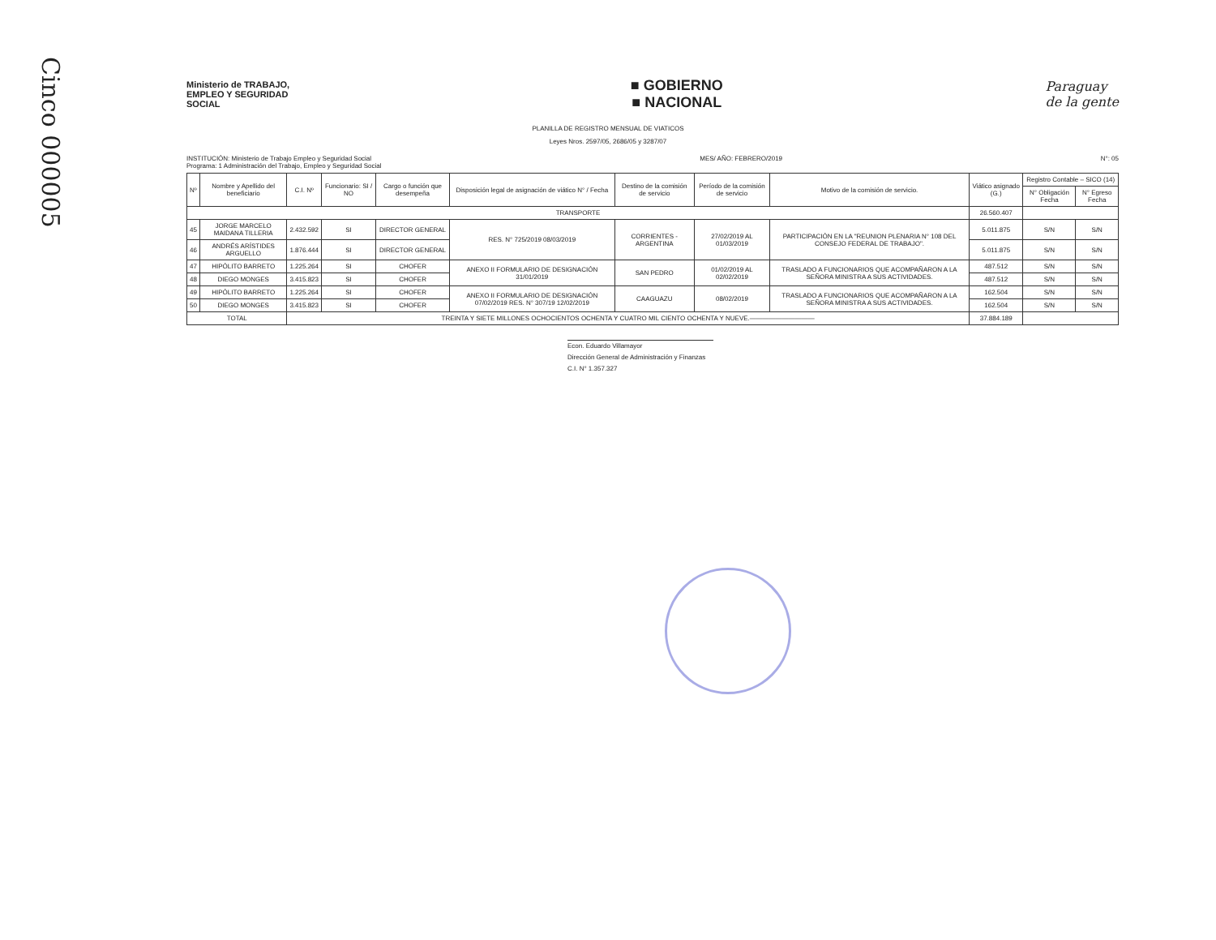Cinco 000005
Ministerio de TRABAJO, EMPLEO Y SEGURIDAD SOCIAL
■ GOBIERNO
■ NACIONAL
Paraguay
de la gente
PLANILLA DE REGISTRO MENSUAL DE VIATICOS
Leyes Nros. 2597/05, 2686/05 y 3287/07
INSTITUCIÓN: Ministerio de Trabajo Empleo y Seguridad Social
Programa: 1 Administración del Trabajo, Empleo y Seguridad Social
MES/ AÑO: FEBRERO/2019 N°: 05
| Nº | Nombre y Apellido del beneficiario | C.I. Nº | Funcionario: SI / NO | Cargo o función que desempeña | Disposición legal de asignación de viático N° / Fecha | Destino de la comisión de servicio | Período de la comisión de servicio | Motivo de la comisión de servicio. | Viático asignado (G.) | Registro Contable – SICO (14) | |
| --- | --- | --- | --- | --- | --- | --- | --- | --- | --- | --- | --- |
| | | | | | | | | | | N° Obligación Fecha | N° Egreso Fecha |
| TRANSPORTE | | | | | | | | | 26.560.407 | | |
| 45 | JORGE MARCELO MAIDANA TILLERIA | 2.432.592 | SI | DIRECTOR GENERAL | RES. N° 725/2019 08/03/2019 | CORRIENTES - ARGENTINA | 27/02/2019 AL 01/03/2019 | PARTICIPACIÓN EN LA "REUNION PLENARIA N° 108 DEL CONSEJO FEDERAL DE TRABAJO". | 5.011.875 | S/N | S/N |
| 46 | ANDRÉS ARÍSTIDES ARGUELLO | 1.876.444 | SI | DIRECTOR GENERAL | | | | | 5.011.875 | S/N | S/N |
| 47 | HIPÓLITO BARRETO | 1.225.264 | SI | CHOFER | ANEXO II FORMULARIO DE DESIGNACIÓN 31/01/2019 | SAN PEDRO | 01/02/2019 AL 02/02/2019 | TRASLADO A FUNCIONARIOS QUE ACOMPAÑARON A LA SEÑORA MINISTRA A SUS ACTIVIDADES. | 487.512 | S/N | S/N |
| 48 | DIEGO MONGES | 3.415.823 | SI | CHOFER | | | | | 487.512 | S/N | S/N |
| 49 | HIPÓLITO BARRETO | 1.225.264 | SI | CHOFER | ANEXO II FORMULARIO DE DESIGNACIÓN 07/02/2019 RES. N° 307/19 12/02/2019 | CAAGUAZU | 08/02/2019 | TRASLADO A FUNCIONARIOS QUE ACOMPAÑARON A LA SEÑORA MINISTRA A SUS ACTIVIDADES. | 162.504 | S/N | S/N |
| 50 | DIEGO MONGES | 3.415.823 | SI | CHOFER | | | | | 162.504 | S/N | S/N |
| TOTAL | | TREINTA Y SIETE MILLONES OCHOCIENTOS OCHENTA Y CUATRO MIL CIENTO OCHENTA Y NUEVE.—————————— | | | | | | | 37.884.189 | | |
Econ. Eduardo Villamayor
Dirección General de Administración y Finanzas
C.I. N° 1.357.327